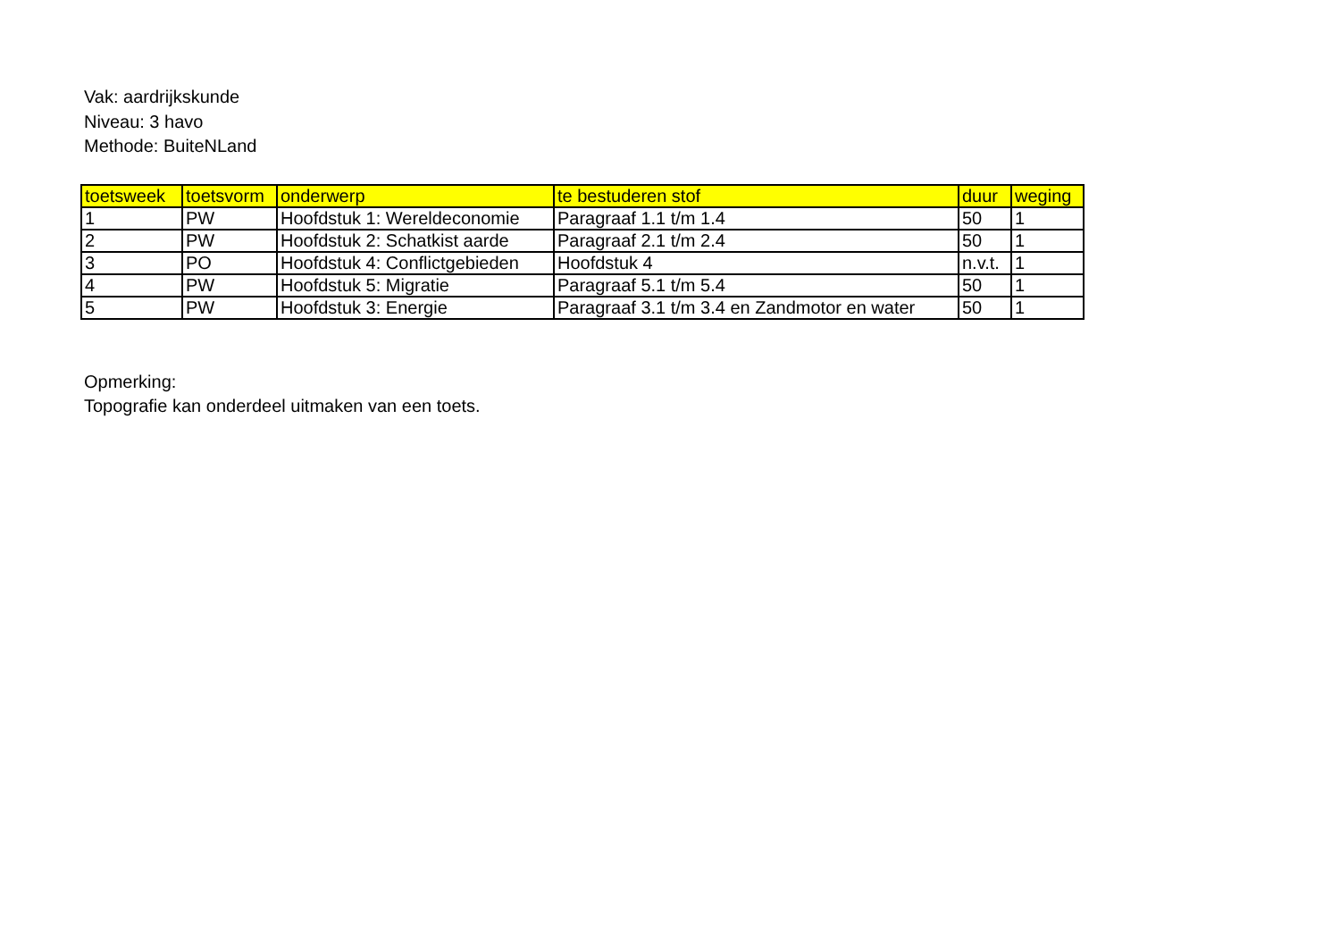Vak: aardrijkskunde
Niveau: 3 havo
Methode: BuiteNLand
| toetsweek | toetsvorm | onderwerp | te bestuderen stof | duur | weging |
| --- | --- | --- | --- | --- | --- |
| 1 | PW | Hoofdstuk 1: Wereldeconomie | Paragraaf 1.1 t/m 1.4 | 50 | 1 |
| 2 | PW | Hoofdstuk 2: Schatkist aarde | Paragraaf 2.1 t/m 2.4 | 50 | 1 |
| 3 | PO | Hoofdstuk 4: Conflictgebieden | Hoofdstuk 4 | n.v.t. | 1 |
| 4 | PW | Hoofdstuk 5: Migratie | Paragraaf 5.1 t/m 5.4 | 50 | 1 |
| 5 | PW | Hoofdstuk 3: Energie | Paragraaf 3.1 t/m 3.4 en Zandmotor en water | 50 | 1 |
Opmerking:
Topografie kan onderdeel uitmaken van een toets.